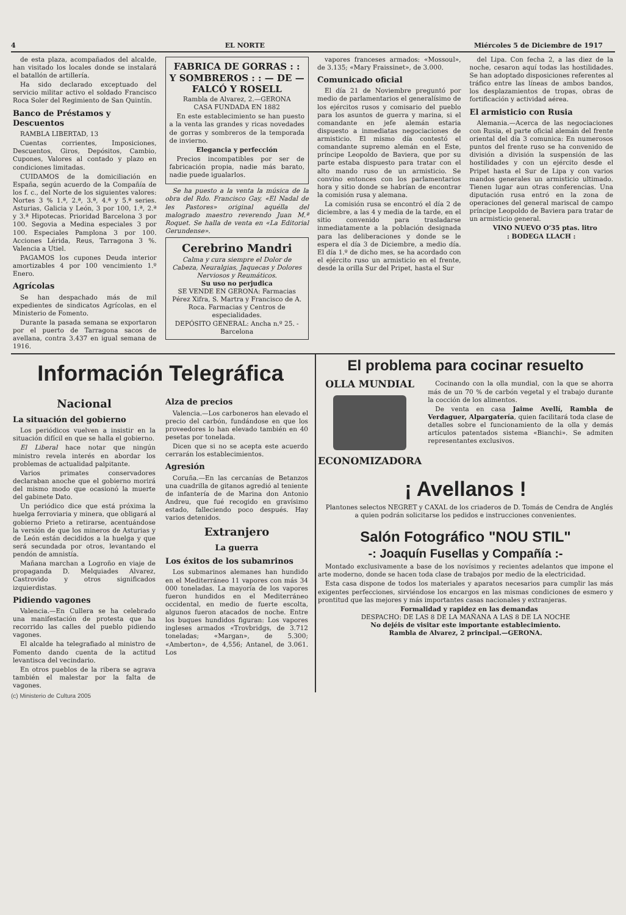4 EL NORTE Miércoles 5 de Diciembre de 1917
de esta plaza, acompañados del alcalde, han visitado los locales donde se instalará el batallón de artillería.
Ha sido declarado exceptuado del servicio militar activo el soldado Francisco Roca Soler del Regimiento de San Quintín.
Banco de Préstamos y Descuentos
RAMBLA LIBERTAD, 13
Cuentas corrientes, Imposiciones, Descuentos, Giros, Depósitos, Cambio, Cupones, Valores al contado y plazo en condiciones limitadas.
CUIDAMOS de la domiciliación en España, según acuerdo de la Compañía de los f. c., del Norte de los siguientes valores: Nortes 3 % 1.ª, 2.ª, 3.ª, 4.ª y 5.ª series. Asturias, Galicia y León, 3 por 100, 1.ª, 2.ª y 3.ª Hipotecas. Prioridad Barcelona 3 por 100. Segovia a Medina especiales 3 por 100. Especiales Pamplona 3 por 100. Acciones Lérida, Reus, Tarragona 3 %. Valencia a Utiel.
PAGAMOS los cupones Deuda interior amortizables 4 por 100 vencimiento 1.º Enero.
Agrícolas
Se han despachado más de mil expedientes de sindicatos Agrícolas, en el Ministerio de Fomento.
Durante la pasada semana se exportaron por el puerto de Tarragona sacos de avellana, contra 3.437 en igual semana de 1916.
FABRICA DE GORRAS : : Y SOMBREROS : : — DE — FALCÓ Y ROSELL
Rambla de Alvarez, 2.—GERONA
CASA FUNDADA EN 1882
En este establecimiento se han puesto a la venta las grandes y ricas novedades de gorras y sombreros de la temporada de invierno.
Elegancia y perfección
Precios incompatibles por ser de fabricación propia, nadie más barato, nadie puede igualarlos.
Se ha puesto a la venta la música de la obra del Rdo. Francisco Gay, «El Nadal de les Pastores» original aquélla del malogrado maestro reverendo Juan M.ª Roquet. Se halla de venta en «La Editorial Gerundense».
Cerebrino Mandri
Calma y cura siempre el Dolor de Cabeza, Neuralgias, Jaquecas y Dolores Nerviosos y Reumáticos.
Su uso no perjudica
SE VENDE EN GERONA: Farmacias Pérez Xifra, S. Martra y Francisco de A. Roca. Farmacias y Centros de especialidades.
DEPÓSITO GENERAL: Ancha n.º 25. - Barcelona
vapores franceses armados: «Mossoul», de 3.135; «Mary Fraissinet», de 3.000.
Comunicado oficial
El día 21 de Noviembre preguntó por medio de parlamentarios el generalísimo de los ejércitos rusos y comisario del pueblo para los asuntos de guerra y marina, si el comandante en jefe alemán estaria dispuesto a inmediatas negociaciones de armisticio. El mismo día contestó el comandante supremo alemán en el Este, príncipe Leopoldo de Baviera, que por su parte estaba dispuesto para tratar con el alto mando ruso de un armisticio. Se convino entonces con los parlamentarios hora y sitio donde se habrían de encontrar la comisión rusa y alemana.
La comisión rusa se encontró el día 2 de diciembre, a las 4 y media de la tarde, en el sitio convenido para trasladarse inmediatamente a la población designada para las deliberaciones y donde se le espera el día 3 de Diciembre, a medio día. El día 1.º de dicho mes, se ha acordado con el ejército ruso un armisticio en el frente, desde la orilla Sur del Pripet, hasta el Sur
del Lipa. Con fecha 2, a las diez de la noche, cesaron aquí todas las hostilidades. Se han adoptado disposiciones referentes al tráfico entre las líneas de ambos bandos, los desplazamientos de tropas, obras de fortificación y actividad aérea.
El armisticio con Rusia
Alemania.—Acerca de las negociaciones con Rusia, el parte oficial alemán del frente oriental del día 3 comunica: En numerosos puntos del frente ruso se ha convenido de división a división la suspensión de las hostilidades y con un ejército desde el Pripet hasta el Sur de Lipa y con varios mandos generales un armisticio ultimado. Tienen lugar aun otras conferencias. Una diputación rusa entró en la zona de operaciones del general mariscal de campo príncipe Leopoldo de Baviera para tratar de un armisticio general.
VINO NUEVO O'35 ptas. litro
: BODEGA LLACH :
Información Telegráfica
Nacional
La situación del gobierno
Los periódicos vuelven a insistir en la situación difícil en que se halla el gobierno.
El Liberal hace notar que ningún ministro revela interés en abordar los problemas de actualidad palpitante.
Varios primates conservadores declaraban anoche que el gobierno morirá del mismo modo que ocasionó la muerte del gabinete Dato.
Un periódico dice que está próxima la huelga ferroviaria y minera, que obligará al gobierno Prieto a retirarse, acentuándose la versión de que los mineros de Asturias y de León están decididos a la huelga y que será secundada por otros, levantando el pendón de amnistía.
Mañana marchan a Logroño en viaje de propaganda D. Melquiades Alvarez, Castrovido y otros significados izquierdistas.
Pidiendo vagones
Valencia.—En Cullera se ha celebrado una manifestación de protesta que ha recorrido las calles del pueblo pidiendo vagones.
El alcalde ha telegrafiado al ministro de Fomento dando cuenta de la actitud levantisca del vecindario.
En otros pueblos de la ribera se agrava también el malestar por la falta de vagones.
Alza de precios
Valencia.—Los carboneros han elevado el precio del carbón, fundándose en que los proveedores lo han elevado también en 40 pesetas por tonelada.
Dicen que si no se acepta este acuerdo cerrarán los establecimientos.
Agresión
Coruña.—En las cercanías de Betanzos una cuadrilla de gitanos agredió al teniente de infantería de de Marina don Antonio Andreu, que fué recogido en gravísimo estado, falleciendo poco después. Hay varios detenidos.
Extranjero
La guerra
Los éxitos de los subamrinos
Los submarinos alemanes han hundido en el Mediterráneo 11 vapores con más 34 000 toneladas. La mayoría de los vapores fueron hundidos en el Mediterráneo occidental, en medio de fuerte escolta, algunos fueron atacados de noche. Entre los buques hundidos figuran: Los vapores ingleses armados «Trovbridgs, de 3.712 toneladas; «Margan», de 5.300; «Amberton», de 4,556; Antanel, de 3.061. Los
El problema para cocinar resuelto
OLLA MUNDIAL
ECONOMIZADORA
Cocinando con la olla mundial, con la que se ahorra más de un 70 % de carbón vegetal y el trabajo durante la cocción de los alimentos.
De venta en casa Jaime Avellí, Rambla de Verdaguer, Alpargatería, quien facilitará toda clase de detalles sobre el funcionamiento de la olla y demás artículos patentados sistema «Bianchi». Se admiten representantes exclusivos.
¡ Avellanos !
Plantones selectos NEGRET y CAXAL de los criaderos de D. Tomás de Cendra de Anglés a quien podrán solicitarse los pedidos e instrucciones convenientes.
Salón Fotográfico "NOU STIL"
-: Joaquín Fusellas y Compañía :-
Montado exclusivamente a base de los novísimos y recientes adelantos que impone el arte moderno, donde se hacen toda clase de trabajos por medio de la electricidad.
Esta casa dispone de todos los materiales y aparatos necesarios para cumplir las más exigentes perfecciones, sirviéndose los encargos en las mismas condiciones de esmero y prontitud que las mejores y más importantes casas nacionales y extranjeras.
Formalidad y rapidez en las demandas
DESPACHO: DE LAS 8 DE LA MAÑANA A LAS 8 DE LA NOCHE
No dejéis de visitar este importante establecimiento.
Rambla de Alvarez, 2 principal.—GERONA.
(c) Ministerio de Cultura 2005